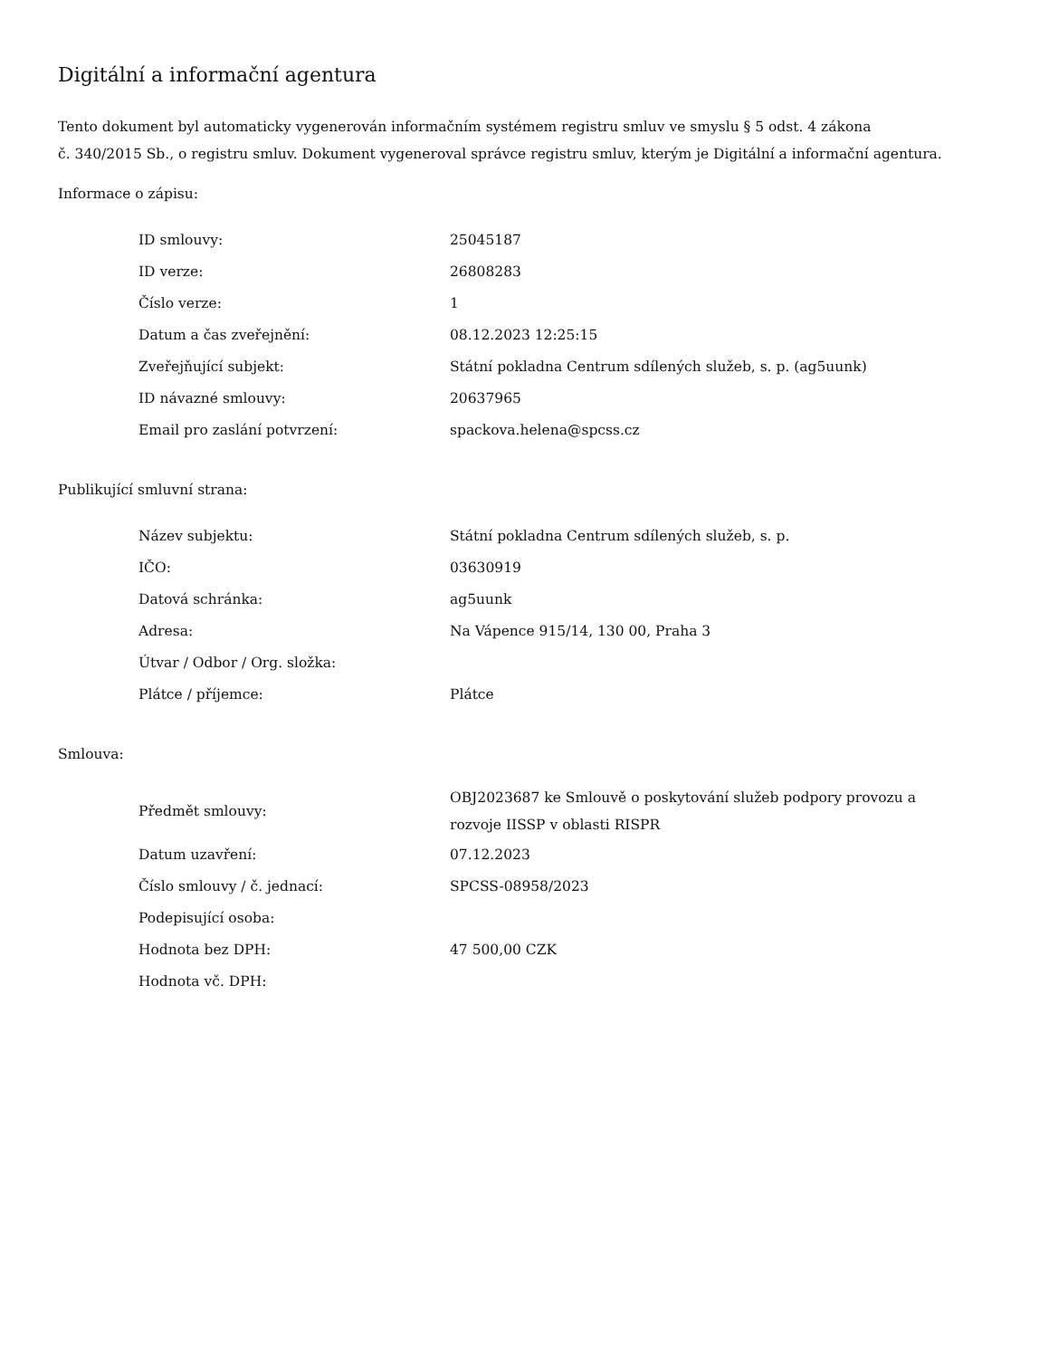Digitální a informační agentura
Tento dokument byl automaticky vygenerován informačním systémem registru smluv ve smyslu § 5 odst. 4 zákona
č. 340/2015 Sb., o registru smluv. Dokument vygeneroval správce registru smluv, kterým je Digitální a informační agentura.
Informace o zápisu:
| ID smlouvy: | 25045187 |
| ID verze: | 26808283 |
| Číslo verze: | 1 |
| Datum a čas zveřejnění: | 08.12.2023 12:25:15 |
| Zveřejňující subjekt: | Státní pokladna Centrum sdílených služeb, s. p. (ag5uunk) |
| ID návazné smlouvy: | 20637965 |
| Email pro zaslání potvrzení: | spackova.helena@spcss.cz |
Publikující smluvní strana:
| Název subjektu: | Státní pokladna Centrum sdílených služeb, s. p. |
| IČO: | 03630919 |
| Datová schránka: | ag5uunk |
| Adresa: | Na Vápence 915/14, 130 00, Praha 3 |
| Útvar / Odbor / Org. složka: | |
| Plátce / příjemce: | Plátce |
Smlouva:
| Předmět smlouvy: | OBJ2023687 ke Smlouvě o poskytování služeb podpory provozu a rozvoje IISSP v oblasti RISPR |
| Datum uzavření: | 07.12.2023 |
| Číslo smlouvy / č. jednací: | SPCSS-08958/2023 |
| Podepisující osoba: | |
| Hodnota bez DPH: | 47 500,00 CZK |
| Hodnota vč. DPH: | |